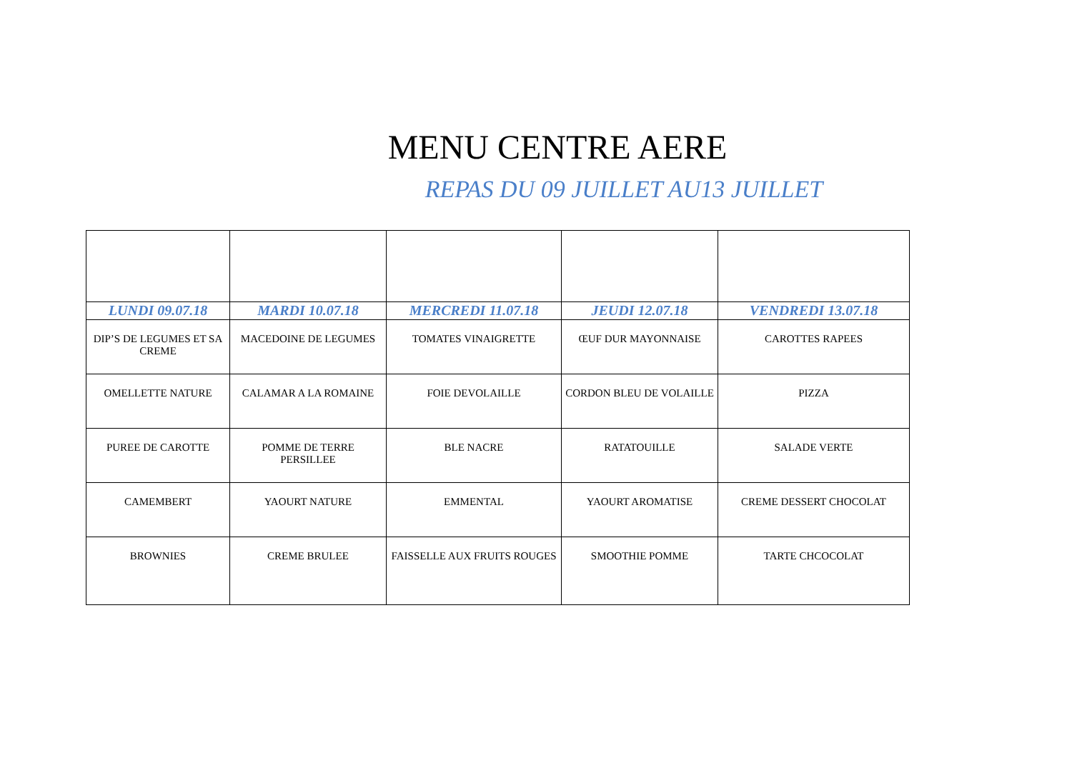MENU CENTRE AERE
REPAS DU 09 JUILLET AU13 JUILLET
| LUNDI 09.07.18 | MARDI 10.07.18 | MERCREDI 11.07.18 | JEUDI 12.07.18 | VENDREDI 13.07.18 |
| --- | --- | --- | --- | --- |
| DIP’S DE LEGUMES ET SA CREME | MACEDOINE DE LEGUMES | TOMATES VINAIGRETTE | ŒUF DUR MAYONNAISE | CAROTTES RAPEES |
| OMELLETTE NATURE | CALAMAR A LA ROMAINE | FOIE DEVOLAILLE | CORDON BLEU DE VOLAILLE | PIZZA |
| PUREE DE CAROTTE | POMME DE TERRE PERSILLEE | BLE NACRE | RATATOUILLE | SALADE VERTE |
| CAMEMBERT | YAOURT NATURE | EMMENTAL | YAOURT AROMATISE | CREME DESSERT CHOCOLAT |
| BROWNIES | CREME BRULEE | FAISSELLE AUX FRUITS ROUGES | SMOOTHIE POMME | TARTE CHCOCOLAT |